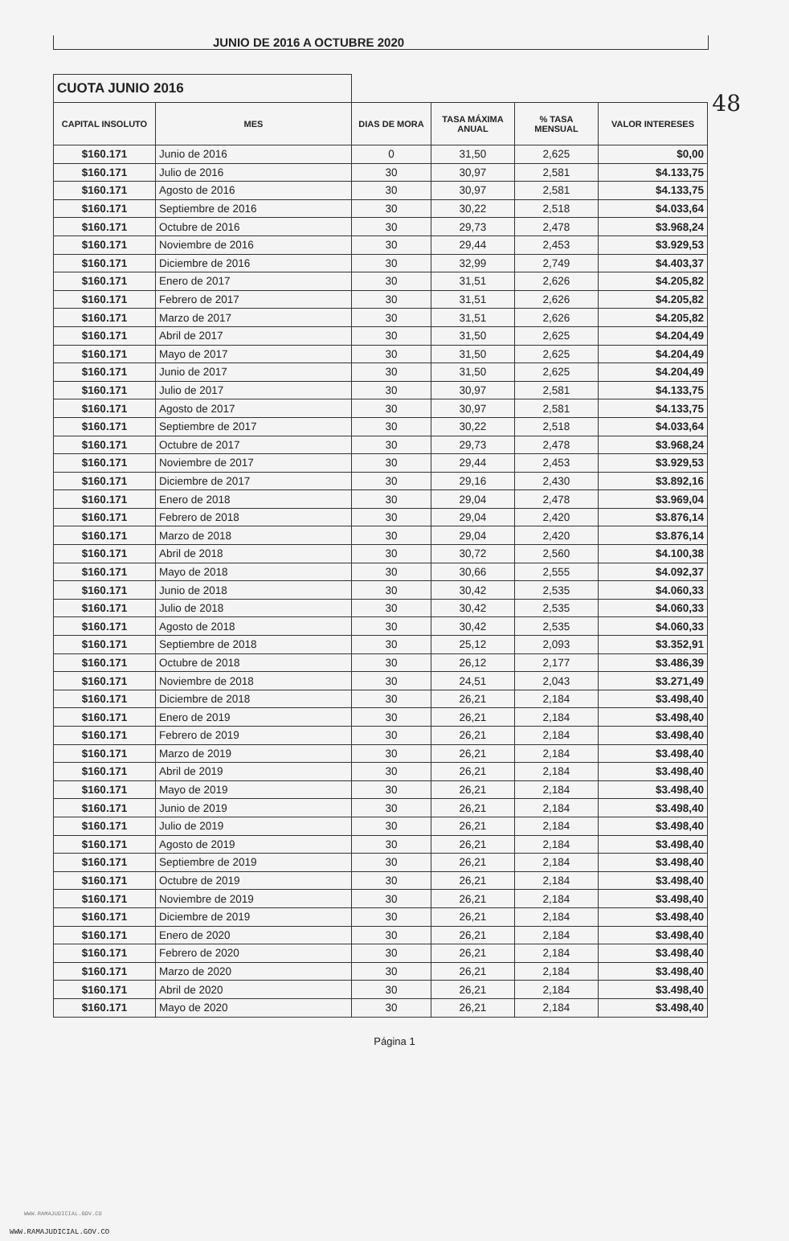JUNIO DE 2016 A OCTUBRE 2020
48
| CUOTA JUNIO 2016 | | | | | |
| CAPITAL INSOLUTO | MES | DIAS DE MORA | TASA MÁXIMA ANUAL | % TASA MENSUAL | VALOR INTERESES |
| $160.171 | Junio de 2016 | 0 | 31,50 | 2,625 | $0,00 |
| $160.171 | Julio de 2016 | 30 | 30,97 | 2,581 | $4.133,75 |
| $160.171 | Agosto de 2016 | 30 | 30,97 | 2,581 | $4.133,75 |
| $160.171 | Septiembre de 2016 | 30 | 30,22 | 2,518 | $4.033,64 |
| $160.171 | Octubre de 2016 | 30 | 29,73 | 2,478 | $3.968,24 |
| $160.171 | Noviembre de 2016 | 30 | 29,44 | 2,453 | $3.929,53 |
| $160.171 | Diciembre de 2016 | 30 | 32,99 | 2,749 | $4.403,37 |
| $160.171 | Enero de 2017 | 30 | 31,51 | 2,626 | $4.205,82 |
| $160.171 | Febrero de 2017 | 30 | 31,51 | 2,626 | $4.205,82 |
| $160.171 | Marzo de 2017 | 30 | 31,51 | 2,626 | $4.205,82 |
| $160.171 | Abril de 2017 | 30 | 31,50 | 2,625 | $4.204,49 |
| $160.171 | Mayo de 2017 | 30 | 31,50 | 2,625 | $4.204,49 |
| $160.171 | Junio de 2017 | 30 | 31,50 | 2,625 | $4.204,49 |
| $160.171 | Julio de 2017 | 30 | 30,97 | 2,581 | $4.133,75 |
| $160.171 | Agosto de 2017 | 30 | 30,97 | 2,581 | $4.133,75 |
| $160.171 | Septiembre de 2017 | 30 | 30,22 | 2,518 | $4.033,64 |
| $160.171 | Octubre de 2017 | 30 | 29,73 | 2,478 | $3.968,24 |
| $160.171 | Noviembre de 2017 | 30 | 29,44 | 2,453 | $3.929,53 |
| $160.171 | Diciembre de 2017 | 30 | 29,16 | 2,430 | $3.892,16 |
| $160.171 | Enero de 2018 | 30 | 29,04 | 2,478 | $3.969,04 |
| $160.171 | Febrero de 2018 | 30 | 29,04 | 2,420 | $3.876,14 |
| $160.171 | Marzo de 2018 | 30 | 29,04 | 2,420 | $3.876,14 |
| $160.171 | Abril de 2018 | 30 | 30,72 | 2,560 | $4.100,38 |
| $160.171 | Mayo de 2018 | 30 | 30,66 | 2,555 | $4.092,37 |
| $160.171 | Junio de 2018 | 30 | 30,42 | 2,535 | $4.060,33 |
| $160.171 | Julio de 2018 | 30 | 30,42 | 2,535 | $4.060,33 |
| $160.171 | Agosto de 2018 | 30 | 30,42 | 2,535 | $4.060,33 |
| $160.171 | Septiembre de 2018 | 30 | 25,12 | 2,093 | $3.352,91 |
| $160.171 | Octubre de 2018 | 30 | 26,12 | 2,177 | $3.486,39 |
| $160.171 | Noviembre de 2018 | 30 | 24,51 | 2,043 | $3.271,49 |
| $160.171 | Diciembre de 2018 | 30 | 26,21 | 2,184 | $3.498,40 |
| $160.171 | Enero de 2019 | 30 | 26,21 | 2,184 | $3.498,40 |
| $160.171 | Febrero de 2019 | 30 | 26,21 | 2,184 | $3.498,40 |
| $160.171 | Marzo de 2019 | 30 | 26,21 | 2,184 | $3.498,40 |
| $160.171 | Abril de 2019 | 30 | 26,21 | 2,184 | $3.498,40 |
| $160.171 | Mayo de 2019 | 30 | 26,21 | 2,184 | $3.498,40 |
| $160.171 | Junio de 2019 | 30 | 26,21 | 2,184 | $3.498,40 |
| $160.171 | Julio de 2019 | 30 | 26,21 | 2,184 | $3.498,40 |
| $160.171 | Agosto de 2019 | 30 | 26,21 | 2,184 | $3.498,40 |
| $160.171 | Septiembre de 2019 | 30 | 26,21 | 2,184 | $3.498,40 |
| $160.171 | Octubre de 2019 | 30 | 26,21 | 2,184 | $3.498,40 |
| $160.171 | Noviembre de 2019 | 30 | 26,21 | 2,184 | $3.498,40 |
| $160.171 | Diciembre de 2019 | 30 | 26,21 | 2,184 | $3.498,40 |
| $160.171 | Enero de 2020 | 30 | 26,21 | 2,184 | $3.498,40 |
| $160.171 | Febrero de 2020 | 30 | 26,21 | 2,184 | $3.498,40 |
| $160.171 | Marzo de 2020 | 30 | 26,21 | 2,184 | $3.498,40 |
| $160.171 | Abril de 2020 | 30 | 26,21 | 2,184 | $3.498,40 |
| $160.171 | Mayo de 2020 | 30 | 26,21 | 2,184 | $3.498,40 |
Página 1
WWW.RAMAJUDICIAL.GOV.CO
WWW.RAMAJUDICIAL.GOV.CO